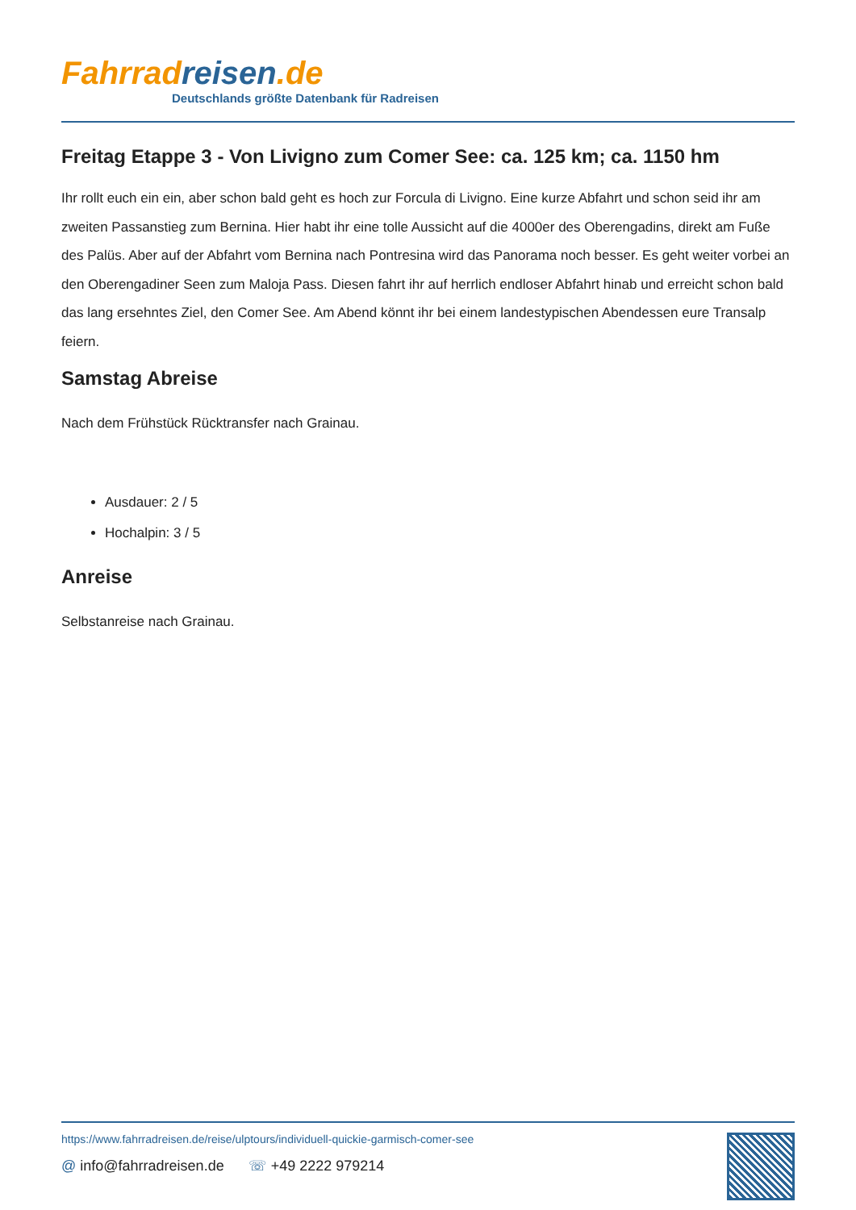Fahrrad reisen.de
Deutschlands größte Datenbank für Radreisen
Freitag Etappe 3 - Von Livigno zum Comer See: ca. 125 km; ca. 1150 hm
Ihr rollt euch ein ein, aber schon bald geht es hoch zur Forcula di Livigno. Eine kurze Abfahrt und schon seid ihr am zweiten Passanstieg zum Bernina. Hier habt ihr eine tolle Aussicht auf die 4000er des Oberengadins, direkt am Fuße des Palüs. Aber auf der Abfahrt vom Bernina nach Pontresina wird das Panorama noch besser. Es geht weiter vorbei an den Oberengadiner Seen zum Maloja Pass. Diesen fahrt ihr auf herrlich endloser Abfahrt hinab und erreicht schon bald das lang ersehntes Ziel, den Comer See. Am Abend könnt ihr bei einem landestypischen Abendessen eure Transalp feiern.
Samstag Abreise
Nach dem Frühstück Rücktransfer nach Grainau.
Ausdauer: 2 / 5
Hochalpin: 3 / 5
Anreise
Selbstanreise nach Grainau.
https://www.fahrradreisen.de/reise/ulptours/individuell-quickie-garmisch-comer-see
@ info@fahrradreisen.de ☏ +49 2222 979214